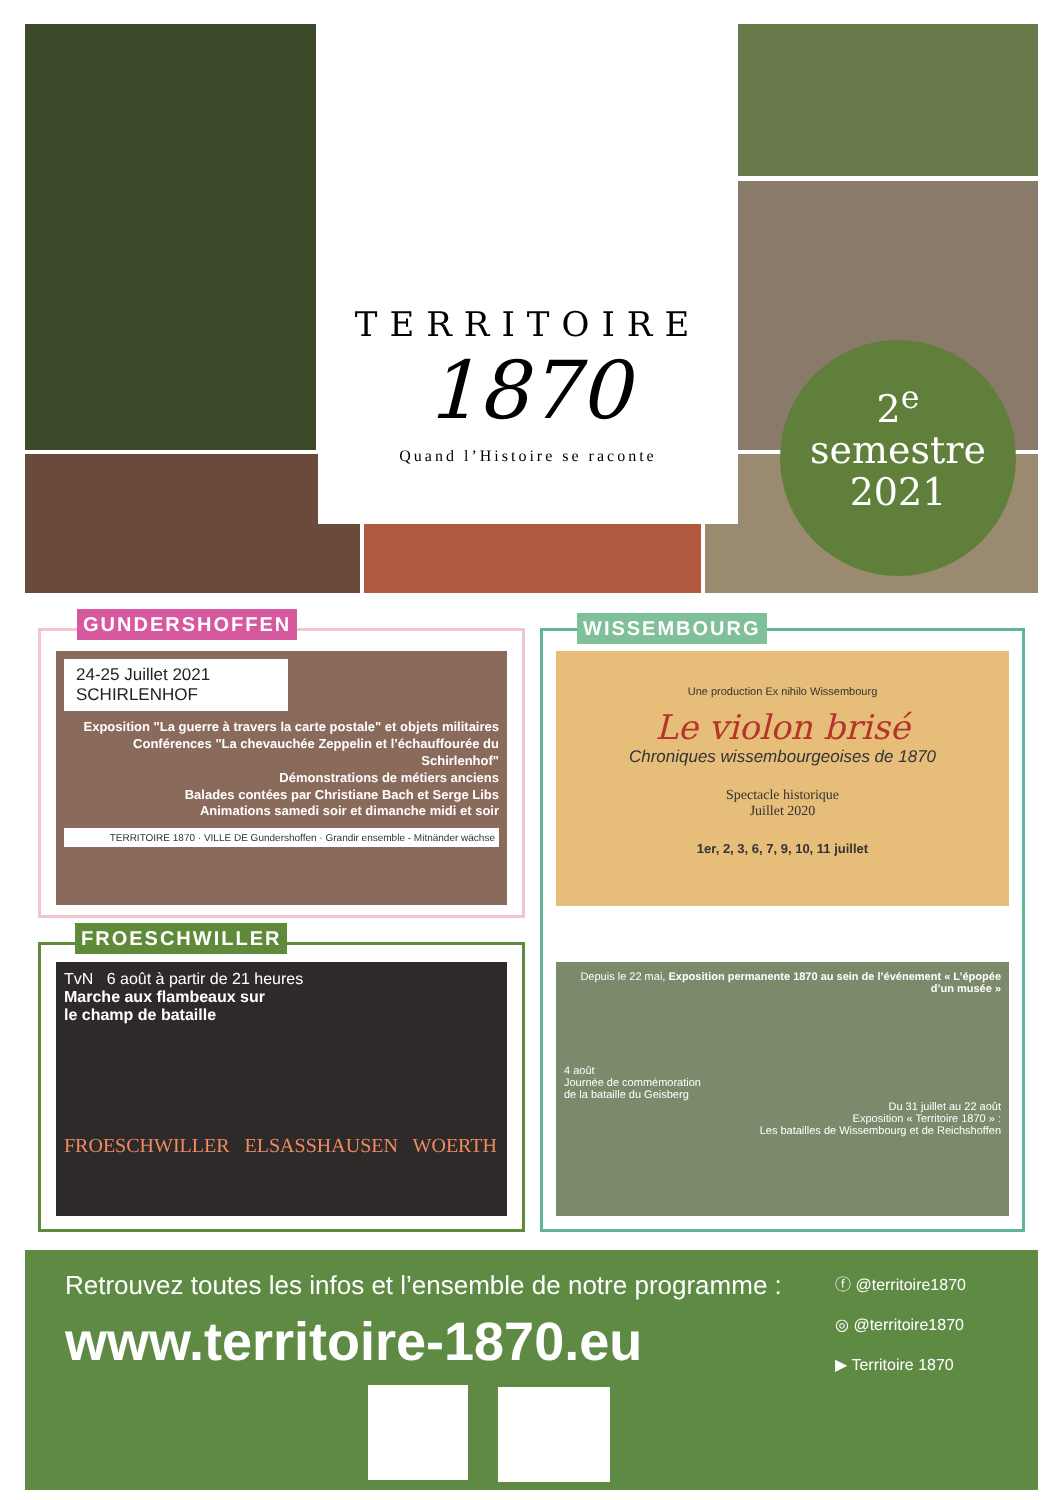TERRITOIRE
1870
Quand l’Histoire se raconte
2<sup>e</sup>
semestre
2021
GUNDERSHOFFEN
24-25 Juillet 2021
SCHIRLENHOF
Exposition "La guerre à travers la carte postale" et objets militaires
Conférences "La chevauchée Zeppelin et l’échauffourée du Schirlenhof"
Démonstrations de métiers anciens
Balades contées par Christiane Bach et Serge Libs
Animations samedi soir et dimanche midi et soir
TERRITOIRE 1870 · VILLE DE Gundershoffen · Grandir ensemble - Mitnänder wächse
FROESCHWILLER
TvN 6 août à partir de 21 heures
Marche aux flambeaux sur
le champ de bataille
FROESCHWILLER ELSASSHAUSEN WOERTH
WISSEMBOURG
Une production Ex nihilo Wissembourg
Le violon brisé
Chroniques wissembourgeoises de 1870
Spectacle historique
Juillet 2020
1er, 2, 3, 6, 7, 9, 10, 11 juillet
Depuis le 22 mai, Exposition permanente 1870 au sein de l’événement « L’épopée d’un musée »
4 août
Journée de commémoration
de la bataille du Geisberg
Du 31 juillet au 22 août
Exposition « Territoire 1870 » :
Les batailles de Wissembourg et de Reichshoffen
Retrouvez toutes les infos et l’ensemble de notre programme :
www.territoire-1870.eu
ⓕ @territoire1870
◎ @territoire1870
▶ Territoire 1870